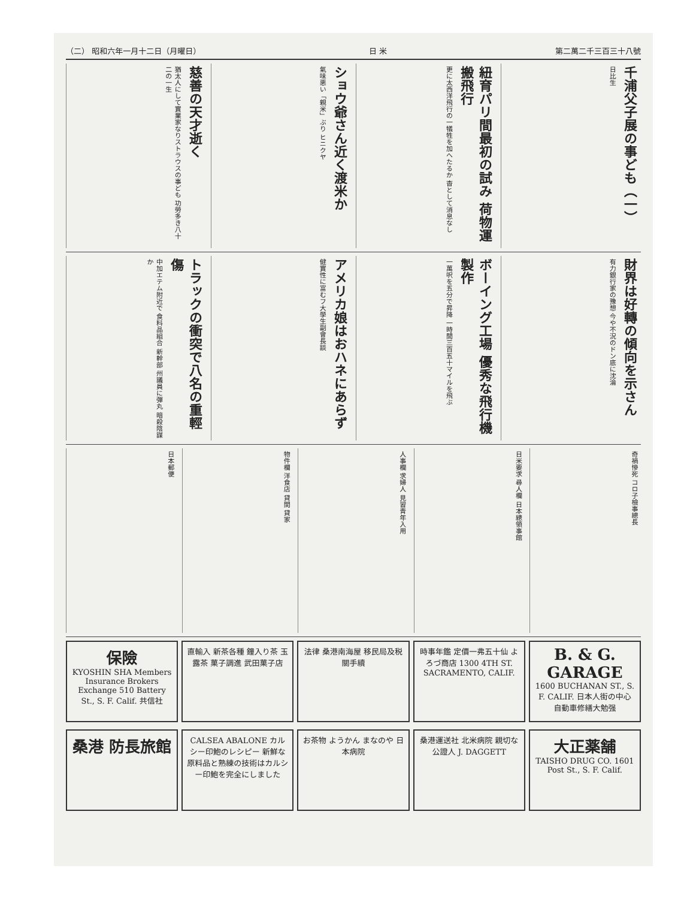（二） 昭和六年一月十二日（月曜日） 日 米 第二萬二千三百三十八號
千浦父子展の事ども（一）
日比生
紐育パリ間最初の試み 荷物運搬飛行
更に太西洋飛行の一犠牲を加へたるか 杳として消息なし
ショウ爺さん近く渡米か
氣味悪い「親米」ぶり ヒニクヤ
慈善の天才逝く
猶太人にして實業家なりストラウスの事ども 功勞多き八十二の一生
財界は好轉の傾向を示さん
有力銀行家の豫想 今や不況のドン底に沈淪
ボーイング工場 優秀な飛行機製作
一萬呎を五分で昇降 一時間三百五十マイルを飛ぶ
アメリカ娘はおハネにあらず
健實性に富むフ大學生副會長談
トラックの衝突で八名の重輕傷
中加エテム附近で 食料品組合 新幹部 州議員に彈丸 暗殺陰謀か
奇禍慘死 コロ子檢事總長
日米要求 尋人欄 日本總領事館
人事欄 求婦人 見習青年入用
物件欄 洋食店 貸間 貸家
日本郵便
保險
KYOSHIN SHA Members Insurance Brokers Exchange 510 Battery St., S. F. Calif. 共信社
直輸入 新茶各種 鐘入り茶 玉露茶 菓子調進 武田菓子店
法律 桑港南海屋 移民局及税關手續
時事年鑑 定價一弗五十仙 よろづ商店 1300 4TH ST. SACRAMENTO, CALIF.
B. & G. GARAGE
1600 BUCHANAN ST., S. F. CALIF. 日本人街の中心 自動車修繕大勉强
桑港 防長旅館
CALSEA ABALONE カルシー印鮑のレシピー 新鮮な原料品と熟練の技術はカルシー印鮑を完全にしました
お茶物 ようかん まなのや 日本病院
桑港運送社 北米病院 親切な公證人 J. DAGGETT
大正薬舗
TAISHO DRUG CO. 1601 Post St., S. F. Calif.